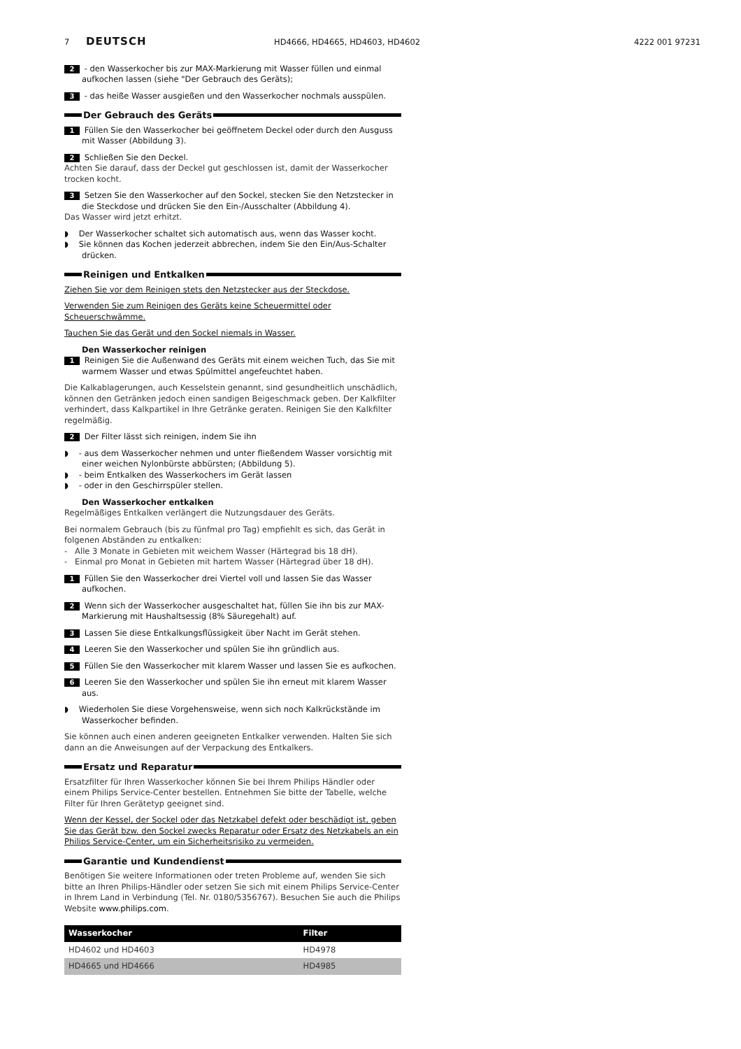7 DEUTSCH HD4666, HD4665, HD4603, HD4602 4222 001 97231
2 - den Wasserkocher bis zur MAX-Markierung mit Wasser füllen und einmal aufkochen lassen (siehe "Der Gebrauch des Geräts);
3 - das heiße Wasser ausgießen und den Wasserkocher nochmals ausspülen.
Der Gebrauch des Geräts
1 Füllen Sie den Wasserkocher bei geöffnetem Deckel oder durch den Ausguss mit Wasser (Abbildung 3).
2 Schließen Sie den Deckel.
Achten Sie darauf, dass der Deckel gut geschlossen ist, damit der Wasserkocher trocken kocht.
3 Setzen Sie den Wasserkocher auf den Sockel, stecken Sie den Netzstecker in die Steckdose und drücken Sie den Ein-/Ausschalter (Abbildung 4).
Das Wasser wird jetzt erhitzt.
◗ Der Wasserkocher schaltet sich automatisch aus, wenn das Wasser kocht.
◗ Sie können das Kochen jederzeit abbrechen, indem Sie den Ein/Aus-Schalter drücken.
Reinigen und Entkalken
Ziehen Sie vor dem Reinigen stets den Netzstecker aus der Steckdose.
Verwenden Sie zum Reinigen des Geräts keine Scheuermittel oder Scheuerschwämme.
Tauchen Sie das Gerät und den Sockel niemals in Wasser.
Den Wasserkocher reinigen
1 Reinigen Sie die Außenwand des Geräts mit einem weichen Tuch, das Sie mit warmem Wasser und etwas Spülmittel angefeuchtet haben.
Die Kalkablagerungen, auch Kesselstein genannt, sind gesundheitlich unschädlich, können den Getränken jedoch einen sandigen Beigeschmack geben. Der Kalkfilter verhindert, dass Kalkpartikel in Ihre Getränke geraten. Reinigen Sie den Kalkfilter regelmäßig.
2 Der Filter lässt sich reinigen, indem Sie ihn
◗ - aus dem Wasserkocher nehmen und unter fließendem Wasser vorsichtig mit einer weichen Nylonbürste abbürsten; (Abbildung 5).
◗ - beim Entkalken des Wasserkochers im Gerät lassen
◗ - oder in den Geschirrspüler stellen.
Den Wasserkocher entkalken
Regelmäßiges Entkalken verlängert die Nutzungsdauer des Geräts.
Bei normalem Gebrauch (bis zu fünfmal pro Tag) empfiehlt es sich, das Gerät in folgenen Abständen zu entkalken:
- Alle 3 Monate in Gebieten mit weichem Wasser (Härtegrad bis 18 dH).
- Einmal pro Monat in Gebieten mit hartem Wasser (Härtegrad über 18 dH).
1 Füllen Sie den Wasserkocher drei Viertel voll und lassen Sie das Wasser aufkochen.
2 Wenn sich der Wasserkocher ausgeschaltet hat, füllen Sie ihn bis zur MAX-Markierung mit Haushaltsessig (8% Säuregehalt) auf.
3 Lassen Sie diese Entkalkungsflüssigkeit über Nacht im Gerät stehen.
4 Leeren Sie den Wasserkocher und spülen Sie ihn gründlich aus.
5 Füllen Sie den Wasserkocher mit klarem Wasser und lassen Sie es aufkochen.
6 Leeren Sie den Wasserkocher und spülen Sie ihn erneut mit klarem Wasser aus.
◗ Wiederholen Sie diese Vorgehensweise, wenn sich noch Kalkrückstände im Wasserkocher befinden.
Sie können auch einen anderen geeigneten Entkalker verwenden. Halten Sie sich dann an die Anweisungen auf der Verpackung des Entkalkers.
Ersatz und Reparatur
Ersatzfilter für Ihren Wasserkocher können Sie bei Ihrem Philips Händler oder einem Philips Service-Center bestellen. Entnehmen Sie bitte der Tabelle, welche Filter für Ihren Gerätetyp geeignet sind.
Wenn der Kessel, der Sockel oder das Netzkabel defekt oder beschädigt ist, geben Sie das Gerät bzw. den Sockel zwecks Reparatur oder Ersatz des Netzkabels an ein Philips Service-Center, um ein Sicherheitsrisiko zu vermeiden.
Garantie und Kundendienst
Benötigen Sie weitere Informationen oder treten Probleme auf, wenden Sie sich bitte an Ihren Philips-Händler oder setzen Sie sich mit einem Philips Service-Center in Ihrem Land in Verbindung (Tel. Nr. 0180/5356767). Besuchen Sie auch die Philips Website www.philips.com.
| Wasserkocher | Filter |
| --- | --- |
| HD4602 und HD4603 | HD4978 |
| HD4665 und HD4666 | HD4985 |